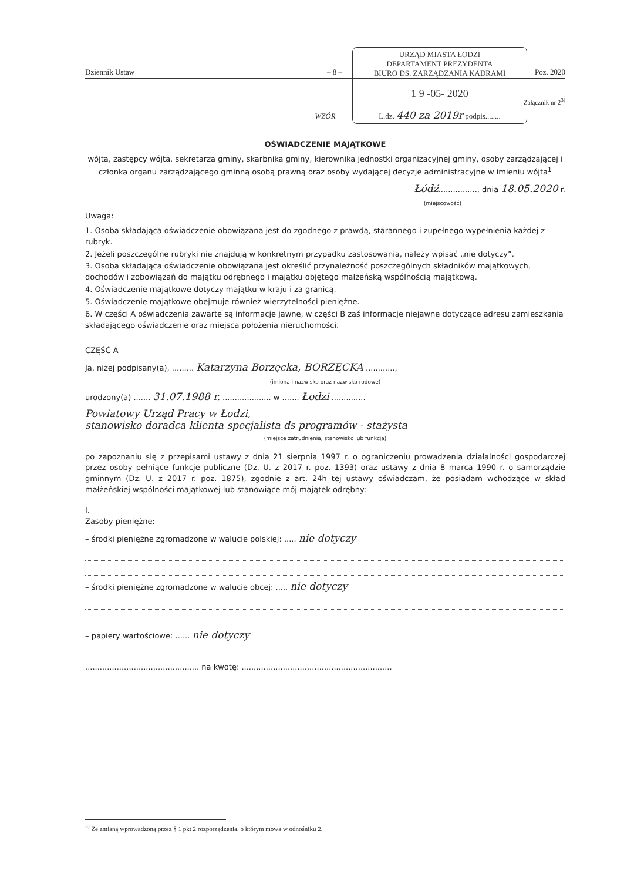URZĄD MIASTA ŁODZI
DEPARTAMENT PREZYDENTA
BIURO DS. ZARZĄDZANIA KADRAMI
1 9 -05- 2020
L.dz. 440 za 2019r podpis........
Dziennik Ustaw – 8 – Poz. 2020
Załącznik nr 2<sup>3)</sup>
WZÓR
OŚWIADCZENIE MAJĄTKOWE
wójta, zastępcy wójta, sekretarza gminy, skarbnika gminy, kierownika jednostki organizacyjnej gminy, osoby zarządzającej i członka organu zarządzającego gminną osobą prawną oraz osoby wydającej decyzje administracyjne w imieniu wójta<sup>1</sup>
Łódź................, dnia 18.05.2020 r.
(miejscowość)
Uwaga:
1. Osoba składająca oświadczenie obowiązana jest do zgodnego z prawdą, starannego i zupełnego wypełnienia każdej z rubryk.
2. Jeżeli poszczególne rubryki nie znajdują w konkretnym przypadku zastosowania, należy wpisać „nie dotyczy”.
3. Osoba składająca oświadczenie obowiązana jest określić przynależność poszczególnych składników majątkowych, dochodów i zobowiązań do majątku odrębnego i majątku objętego małżeńską wspólnością majątkową.
4. Oświadczenie majątkowe dotyczy majątku w kraju i za granicą.
5. Oświadczenie majątkowe obejmuje również wierzytelności pieniężne.
6. W części A oświadczenia zawarte są informacje jawne, w części B zaś informacje niejawne dotyczące adresu zamieszkania składającego oświadczenie oraz miejsca położenia nieruchomości.
CZĘŚĆ A
Ja, niżej podpisany(a), ......... Katarzyna Borzęcka, BORZĘCKA ............,
(imiona i nazwisko oraz nazwisko rodowe)
urodzony(a) ....... 31.07.1988 r. .................... w ....... Łodzi ..............
Powiatowy Urząd Pracy w Łodzi,
stanowisko doradca klienta specjalista ds programów - stażysta
(miejsce zatrudnienia, stanowisko lub funkcja)
po zapoznaniu się z przepisami ustawy z dnia 21 sierpnia 1997 r. o ograniczeniu prowadzenia działalności gospodarczej przez osoby pełniące funkcje publiczne (Dz. U. z 2017 r. poz. 1393) oraz ustawy z dnia 8 marca 1990 r. o samorządzie gminnym (Dz. U. z 2017 r. poz. 1875), zgodnie z art. 24h tej ustawy oświadczam, że posiadam wchodzące w skład małżeńskiej wspólności majątkowej lub stanowiące mój majątek odrębny:
I.
Zasoby pieniężne:
– środki pieniężne zgromadzone w walucie polskiej: ..... nie dotyczy
– środki pieniężne zgromadzone w walucie obcej: ..... nie dotyczy
– papiery wartościowe: ...... nie dotyczy
............................................... na kwotę: ..............................................................
<sup>3)</sup> Ze zmianą wprowadzoną przez § 1 pkt 2 rozporządzenia, o którym mowa w odnośniku 2.